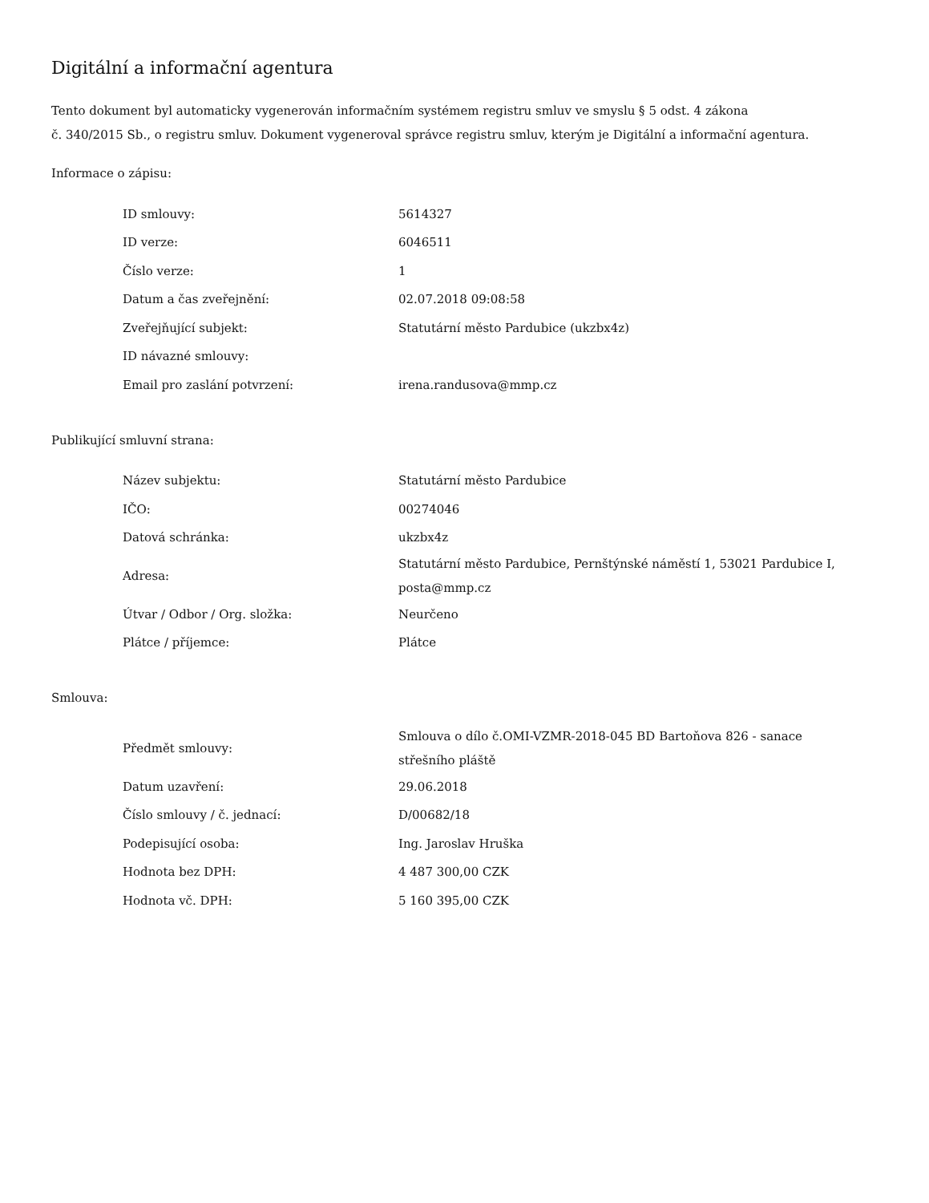Digitální a informační agentura
Tento dokument byl automaticky vygenerován informačním systémem registru smluv ve smyslu § 5 odst. 4 zákona
č. 340/2015 Sb., o registru smluv. Dokument vygeneroval správce registru smluv, kterým je Digitální a informační agentura.
Informace o zápisu:
| ID smlouvy: | 5614327 |
| ID verze: | 6046511 |
| Číslo verze: | 1 |
| Datum a čas zveřejnění: | 02.07.2018 09:08:58 |
| Zveřejňující subjekt: | Statutární město Pardubice (ukzbx4z) |
| ID návazné smlouvy: | |
| Email pro zaslání potvrzení: | irena.randusova@mmp.cz |
Publikující smluvní strana:
| Název subjektu: | Statutární město Pardubice |
| IČO: | 00274046 |
| Datová schránka: | ukzbx4z |
| Adresa: | Statutární město Pardubice, Pernštýnské náměstí 1, 53021 Pardubice I, posta@mmp.cz |
| Útvar / Odbor / Org. složka: | Neurčeno |
| Plátce / příjemce: | Plátce |
Smlouva:
| Předmět smlouvy: | Smlouva o dílo č.OMI-VZMR-2018-045 BD Bartoňova 826 - sanace střešního pláště |
| Datum uzavření: | 29.06.2018 |
| Číslo smlouvy / č. jednací: | D/00682/18 |
| Podepisující osoba: | Ing. Jaroslav Hruška |
| Hodnota bez DPH: | 4 487 300,00 CZK |
| Hodnota vč. DPH: | 5 160 395,00 CZK |